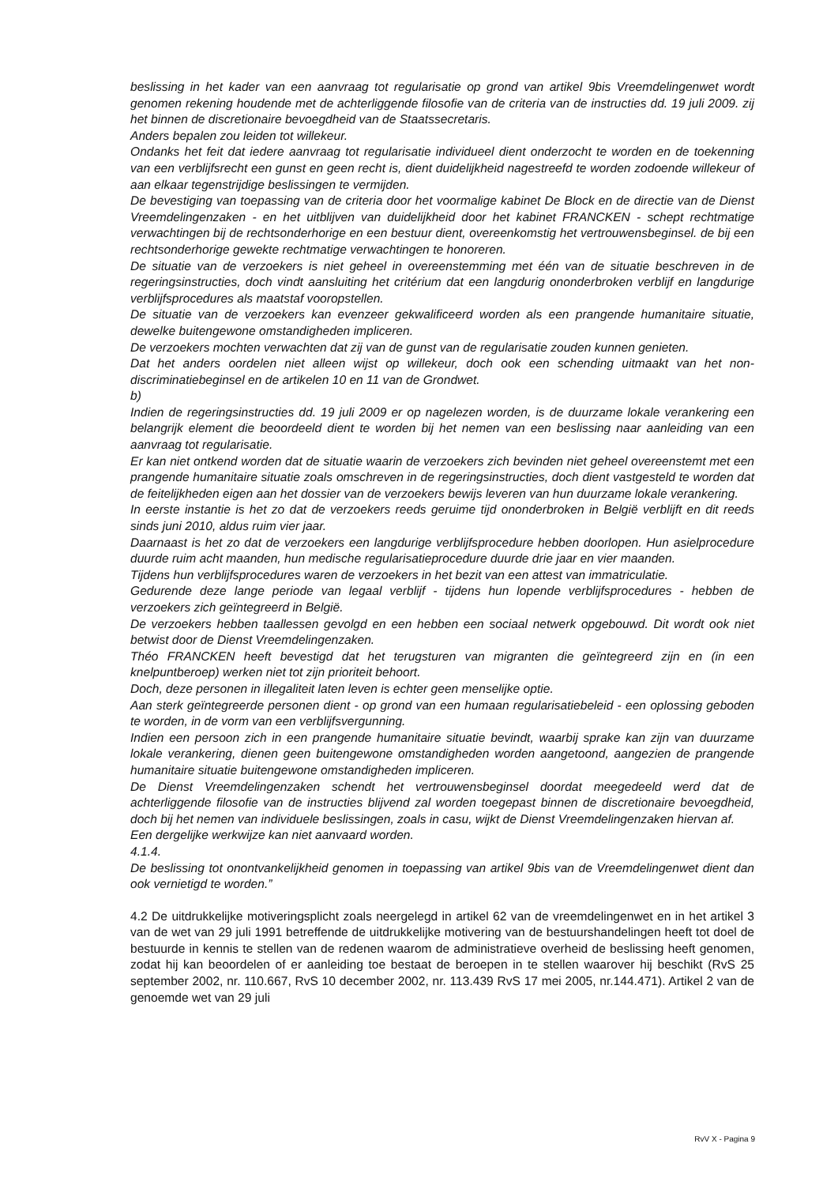beslissing in het kader van een aanvraag tot regularisatie op grond van artikel 9bis Vreemdelingenwet wordt genomen rekening houdende met de achterliggende filosofie van de criteria van de instructies dd. 19 juli 2009. zij het binnen de discretionaire bevoegdheid van de Staatssecretaris.
Anders bepalen zou leiden tot willekeur.
Ondanks het feit dat iedere aanvraag tot regularisatie individueel dient onderzocht te worden en de toekenning van een verblijfsrecht een gunst en geen recht is, dient duidelijkheid nagestreefd te worden zodoende willekeur of aan elkaar tegenstrijdige beslissingen te vermijden.
De bevestiging van toepassing van de criteria door het voormalige kabinet De Block en de directie van de Dienst Vreemdelingenzaken - en het uitblijven van duidelijkheid door het kabinet FRANCKEN - schept rechtmatige verwachtingen bij de rechtsonderhorige en een bestuur dient, overeenkomstig het vertrouwensbeginsel. de bij een rechtsonderhorige gewekte rechtmatige verwachtingen te honoreren.
De situatie van de verzoekers is niet geheel in overeenstemming met één van de situatie beschreven in de regeringsinstructies, doch vindt aansluiting het critérium dat een langdurig ononderbroken verblijf en langdurige verblijfsprocedures als maatstaf vooropstellen.
De situatie van de verzoekers kan evenzeer gekwalificeerd worden als een prangende humanitaire situatie, dewelke buitengewone omstandigheden impliceren.
De verzoekers mochten verwachten dat zij van de gunst van de regularisatie zouden kunnen genieten.
Dat het anders oordelen niet alleen wijst op willekeur, doch ook een schending uitmaakt van het non-discriminatiebeginsel en de artikelen 10 en 11 van de Grondwet.
b)
Indien de regeringsinstructies dd. 19 juli 2009 er op nagelezen worden, is de duurzame lokale verankering een belangrijk element die beoordeeld dient te worden bij het nemen van een beslissing naar aanleiding van een aanvraag tot regularisatie.
Er kan niet ontkend worden dat de situatie waarin de verzoekers zich bevinden niet geheel overeenstemt met een prangende humanitaire situatie zoals omschreven in de regeringsinstructies, doch dient vastgesteld te worden dat de feitelijkheden eigen aan het dossier van de verzoekers bewijs leveren van hun duurzame lokale verankering.
In eerste instantie is het zo dat de verzoekers reeds geruime tijd ononderbroken in België verblijft en dit reeds sinds juni 2010, aldus ruim vier jaar.
Daarnaast is het zo dat de verzoekers een langdurige verblijfsprocedure hebben doorlopen. Hun asielprocedure duurde ruim acht maanden, hun medische regularisatieprocedure duurde drie jaar en vier maanden.
Tijdens hun verblijfsprocedures waren de verzoekers in het bezit van een attest van immatriculatie.
Gedurende deze lange periode van legaal verblijf - tijdens hun lopende verblijfsprocedures - hebben de verzoekers zich geïntegreerd in België.
De verzoekers hebben taallessen gevolgd en een hebben een sociaal netwerk opgebouwd. Dit wordt ook niet betwist door de Dienst Vreemdelingenzaken.
Théo FRANCKEN heeft bevestigd dat het terugsturen van migranten die geïntegreerd zijn en (in een knelpuntberoep) werken niet tot zijn prioriteit behoort.
Doch, deze personen in illegaliteit laten leven is echter geen menselijke optie.
Aan sterk geïntegreerde personen dient - op grond van een humaan regularisatiebeleid - een oplossing geboden te worden, in de vorm van een verblijfsvergunning.
Indien een persoon zich in een prangende humanitaire situatie bevindt, waarbij sprake kan zijn van duurzame lokale verankering, dienen geen buitengewone omstandigheden worden aangetoond, aangezien de prangende humanitaire situatie buitengewone omstandigheden impliceren.
De Dienst Vreemdelingenzaken schendt het vertrouwensbeginsel doordat meegedeeld werd dat de achterliggende filosofie van de instructies blijvend zal worden toegepast binnen de discretionaire bevoegdheid, doch bij het nemen van individuele beslissingen, zoals in casu, wijkt de Dienst Vreemdelingenzaken hiervan af.
Een dergelijke werkwijze kan niet aanvaard worden.
4.1.4.
De beslissing tot onontvankelijkheid genomen in toepassing van artikel 9bis van de Vreemdelingenwet dient dan ook vernietigd te worden.”
4.2 De uitdrukkelijke motiveringsplicht zoals neergelegd in artikel 62 van de vreemdelingenwet en in het artikel 3 van de wet van 29 juli 1991 betreffende de uitdrukkelijke motivering van de bestuurshandelingen heeft tot doel de bestuurde in kennis te stellen van de redenen waarom de administratieve overheid de beslissing heeft genomen, zodat hij kan beoordelen of er aanleiding toe bestaat de beroepen in te stellen waarover hij beschikt (RvS 25 september 2002, nr. 110.667, RvS 10 december 2002, nr. 113.439 RvS 17 mei 2005, nr.144.471). Artikel 2 van de genoemde wet van 29 juli
RvV X - Pagina 9